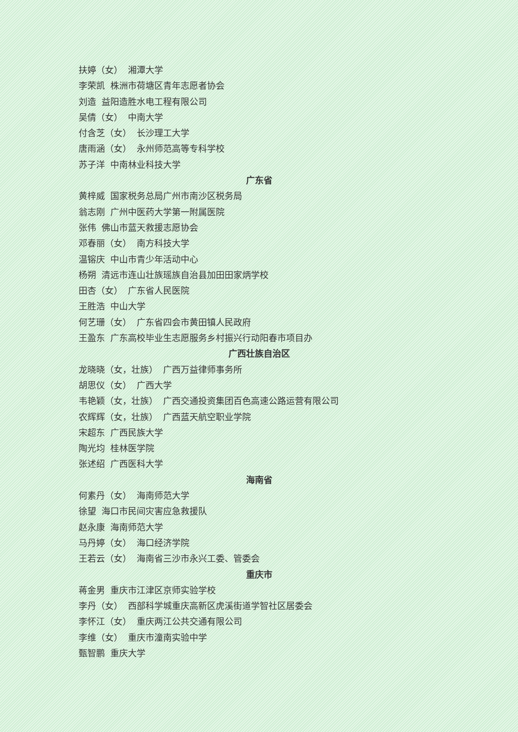扶婷（女） 湘潭大学
李荣凯 株洲市荷塘区青年志愿者协会
刘造 益阳造胜水电工程有限公司
吴倩（女） 中南大学
付含芝（女） 长沙理工大学
唐雨涵（女） 永州师范高等专科学校
苏子洋 中南林业科技大学
广东省
黄梓威 国家税务总局广州市南沙区税务局
翁志刚 广州中医药大学第一附属医院
张伟 佛山市蓝天救援志愿协会
邓春丽（女） 南方科技大学
温镕庆 中山市青少年活动中心
杨朔 清远市连山壮族瑶族自治县加田田家炳学校
田杏（女） 广东省人民医院
王胜浩 中山大学
何艺珊（女） 广东省四会市黄田镇人民政府
王盈东 广东高校毕业生志愿服务乡村振兴行动阳春市项目办
广西壮族自治区
龙晓晓（女，壮族） 广西万益律师事务所
胡思仪（女） 广西大学
韦艳颖（女，壮族） 广西交通投资集团百色高速公路运营有限公司
农辉辉（女，壮族） 广西蓝天航空职业学院
宋超东 广西民族大学
陶光均 桂林医学院
张述绍 广西医科大学
海南省
何素丹（女） 海南师范大学
徐望 海口市民间灾害应急救援队
赵永康 海南师范大学
马丹婷（女） 海口经济学院
王若云（女） 海南省三沙市永兴工委、管委会
重庆市
蒋金男 重庆市江津区京师实验学校
李丹（女） 西部科学城重庆高新区虎溪街道学智社区居委会
李怀江（女） 重庆两江公共交通有限公司
李维（女） 重庆市潼南实验中学
甄智鹏 重庆大学